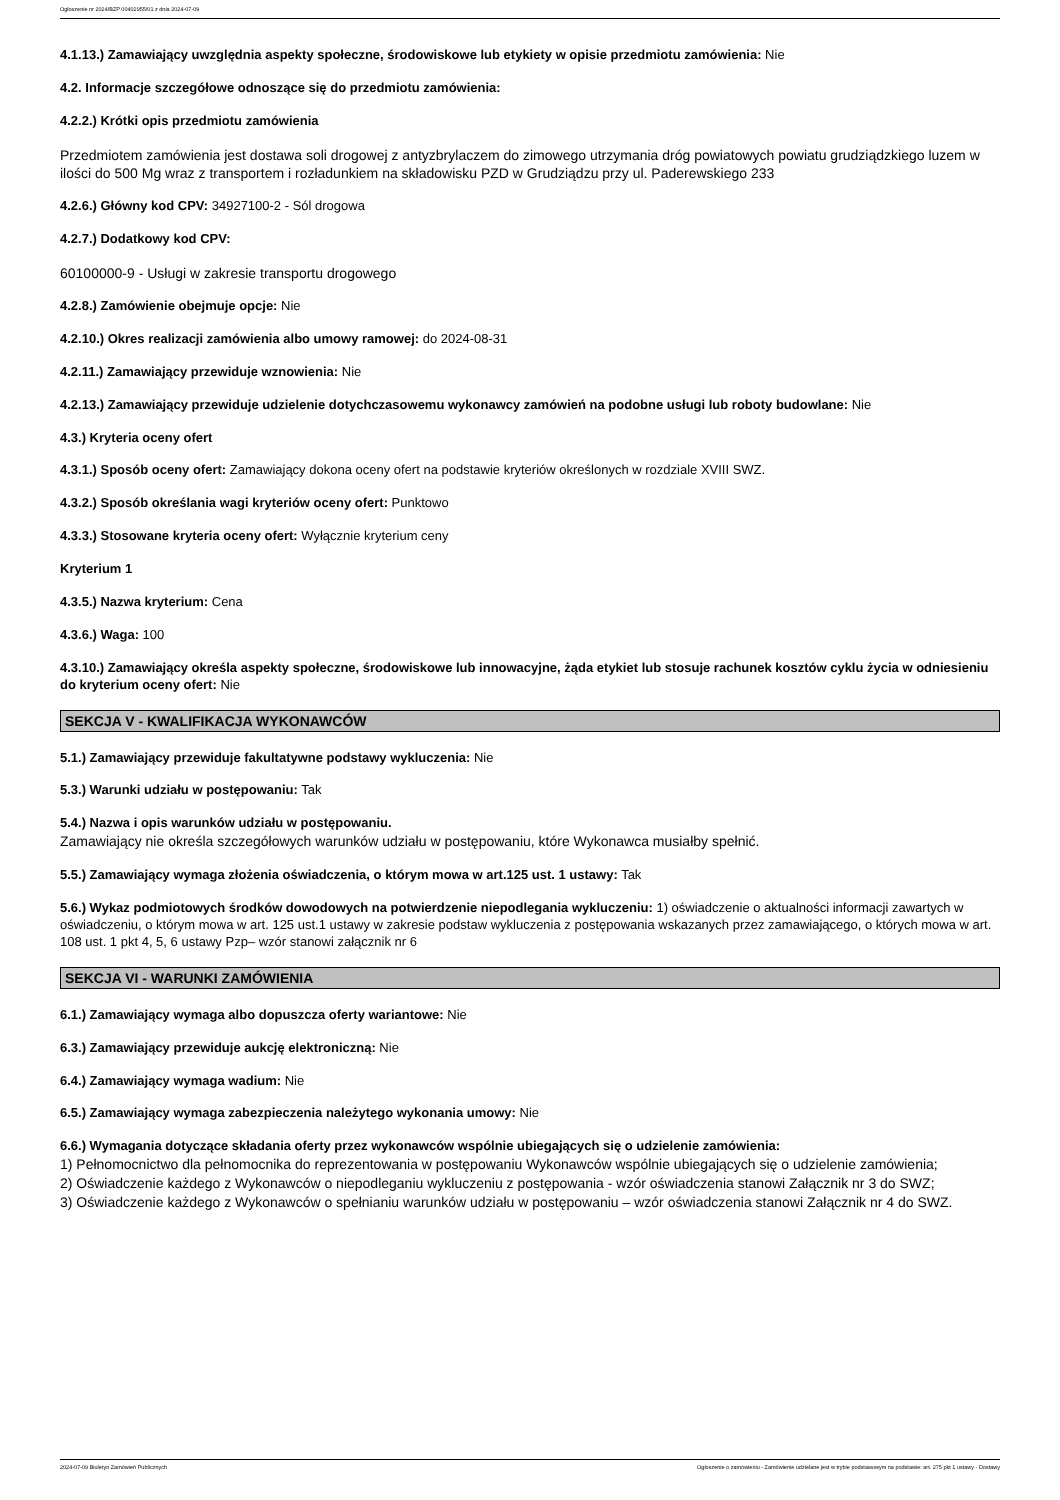Ogłoszenie nr 2024/BZP 00402955/01 z dnia 2024-07-09
4.1.13.) Zamawiający uwzględnia aspekty społeczne, środowiskowe lub etykiety w opisie przedmiotu zamówienia: Nie
4.2. Informacje szczegółowe odnoszące się do przedmiotu zamówienia:
4.2.2.) Krótki opis przedmiotu zamówienia
Przedmiotem zamówienia jest dostawa soli drogowej z antyzbrylaczem do zimowego utrzymania dróg powiatowych powiatu grudziądzkiego luzem w ilości do 500 Mg wraz z transportem i rozładunkiem na składowisku PZD w Grudziądzu przy ul. Paderewskiego 233
4.2.6.) Główny kod CPV: 34927100-2 - Sól drogowa
4.2.7.) Dodatkowy kod CPV:
60100000-9 - Usługi w zakresie transportu drogowego
4.2.8.) Zamówienie obejmuje opcje: Nie
4.2.10.) Okres realizacji zamówienia albo umowy ramowej: do 2024-08-31
4.2.11.) Zamawiający przewiduje wznowienia: Nie
4.2.13.) Zamawiający przewiduje udzielenie dotychczasowemu wykonawcy zamówień na podobne usługi lub roboty budowlane: Nie
4.3.) Kryteria oceny ofert
4.3.1.) Sposób oceny ofert: Zamawiający dokona oceny ofert na podstawie kryteriów określonych w rozdziale XVIII SWZ.
4.3.2.) Sposób określania wagi kryteriów oceny ofert: Punktowo
4.3.3.) Stosowane kryteria oceny ofert: Wyłącznie kryterium ceny
Kryterium 1
4.3.5.) Nazwa kryterium: Cena
4.3.6.) Waga: 100
4.3.10.) Zamawiający określa aspekty społeczne, środowiskowe lub innowacyjne, żąda etykiet lub stosuje rachunek kosztów cyklu życia w odniesieniu do kryterium oceny ofert: Nie
SEKCJA V - KWALIFIKACJA WYKONAWCÓW
5.1.) Zamawiający przewiduje fakultatywne podstawy wykluczenia: Nie
5.3.) Warunki udziału w postępowaniu: Tak
5.4.) Nazwa i opis warunków udziału w postępowaniu.
Zamawiający nie określa szczegółowych warunków udziału w postępowaniu, które Wykonawca musiałby spełnić.
5.5.) Zamawiający wymaga złożenia oświadczenia, o którym mowa w art.125 ust. 1 ustawy: Tak
5.6.) Wykaz podmiotowych środków dowodowych na potwierdzenie niepodlegania wykluczeniu: 1) oświadczenie o aktualności informacji zawartych w oświadczeniu, o którym mowa w art. 125 ust.1 ustawy w zakresie podstaw wykluczenia z postępowania wskazanych przez zamawiającego, o których mowa w art. 108 ust. 1 pkt 4, 5, 6 ustawy Pzp– wzór stanowi załącznik nr 6
SEKCJA VI - WARUNKI ZAMÓWIENIA
6.1.) Zamawiający wymaga albo dopuszcza oferty wariantowe: Nie
6.3.) Zamawiający przewiduje aukcję elektroniczną: Nie
6.4.) Zamawiający wymaga wadium: Nie
6.5.) Zamawiający wymaga zabezpieczenia należytego wykonania umowy: Nie
6.6.) Wymagania dotyczące składania oferty przez wykonawców wspólnie ubiegających się o udzielenie zamówienia:
1) Pełnomocnictwo dla pełnomocnika do reprezentowania w postępowaniu Wykonawców wspólnie ubiegających się o udzielenie zamówienia;
2) Oświadczenie każdego z Wykonawców o niepodleganiu wykluczeniu z postępowania - wzór oświadczenia stanowi Załącznik nr 3 do SWZ;
3) Oświadczenie każdego z Wykonawców o spełnianiu warunków udziału w postępowaniu – wzór oświadczenia stanowi Załącznik nr 4 do SWZ.
2024-07-09 Biuletyn Zamówień Publicznych Ogłoszenie o zamówieniu - Zamówienie udzielane jest w trybie podstawowym na podstawie: art. 275 pkt 1 ustawy - Dostawy